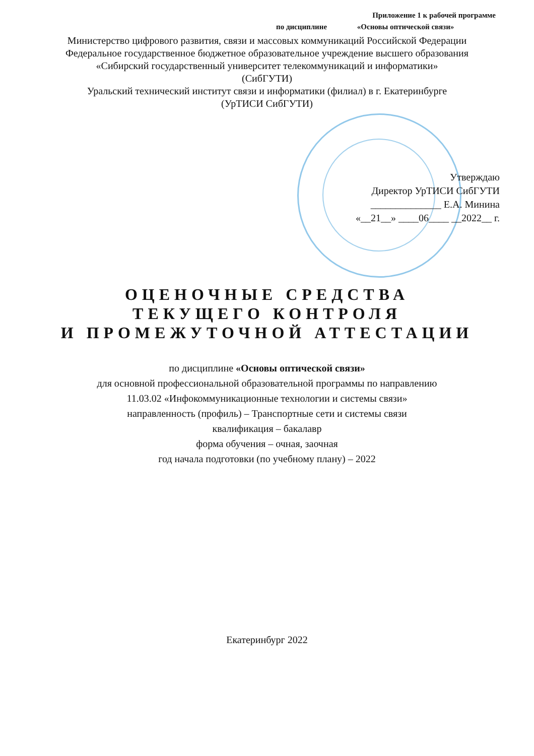Приложение 1 к рабочей программе
по дисциплине «Основы оптической связи»
Министерство цифрового развития, связи и массовых коммуникаций Российской Федерации
Федеральное государственное бюджетное образовательное учреждение высшего образования
«Сибирский государственный университет телекоммуникаций и информатики»
(СибГУТИ)
Уральский технический институт связи и информатики (филиал) в г. Екатеринбурге
(УрТИСИ СибГУТИ)
Утверждаю
Директор УрТИСИ СибГУТИ
______________ Е.А. Минина
«__21__» ____06____ __2022__ г.
ОЦЕНОЧНЫЕ СРЕДСТВА
ТЕКУЩЕГО КОНТРОЛЯ
И ПРОМЕЖУТОЧНОЙ АТТЕСТАЦИИ
по дисциплине «Основы оптической связи»
для основной профессиональной образовательной программы по направлению
11.03.02 «Инфокоммуникационные технологии и системы связи»
направленность (профиль) – Транспортные сети и системы связи
квалификация – бакалавр
форма обучения – очная, заочная
год начала подготовки (по учебному плану) – 2022
Екатеринбург 2022